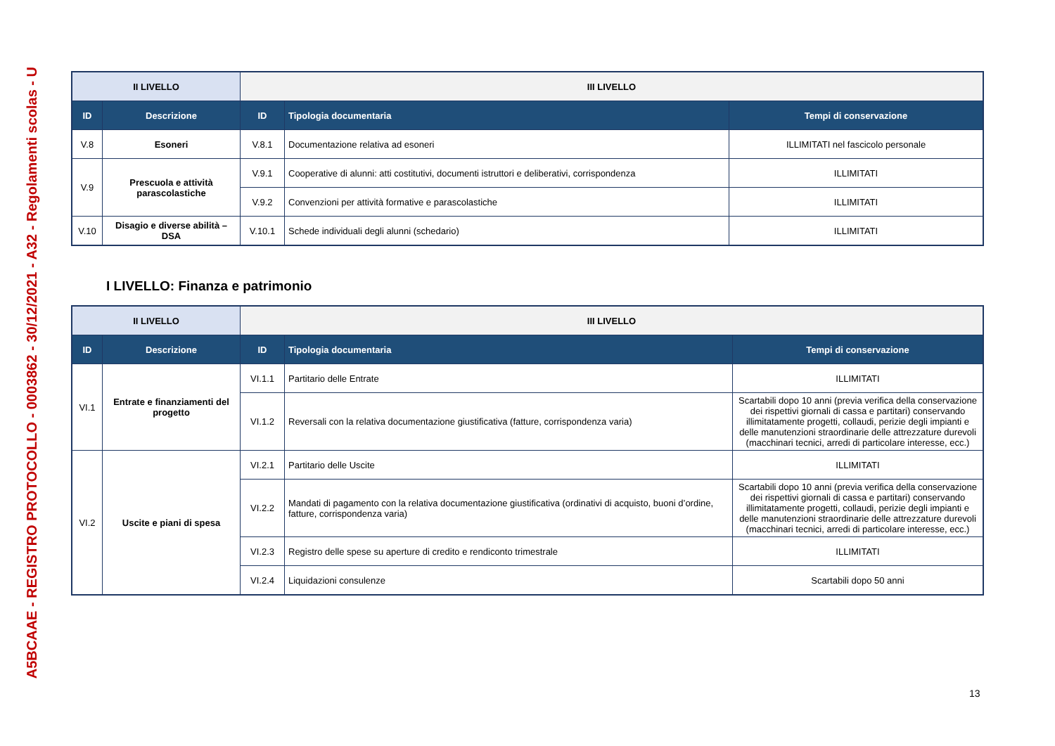A5BCAAE - REGISTRO PROTOCOLLO - 0003862 - 30/12/2021 - A32 - Regolamenti scolas - U
| II LIVELLO | | III LIVELLO | | |
| ID | Descrizione | ID | Tipologia documentaria | Tempi di conservazione |
| V.8 | Esoneri | V.8.1 | Documentazione relativa ad esoneri | ILLIMITATI nel fascicolo personale |
| V.9 | Prescuola e attività parascolastiche | V.9.1 | Cooperative di alunni: atti costitutivi, documenti istruttori e deliberativi, corrispondenza | ILLIMITATI |
| | | V.9.2 | Convenzioni per attività formative e parascolastiche | ILLIMITATI |
| V.10 | Disagio e diverse abilità – DSA | V.10.1 | Schede individuali degli alunni (schedario) | ILLIMITATI |
I LIVELLO: Finanza e patrimonio
| II LIVELLO | | III LIVELLO | | |
| ID | Descrizione | ID | Tipologia documentaria | Tempi di conservazione |
| VI.1 | Entrate e finanziamenti del progetto | VI.1.1 | Partitario delle Entrate | ILLIMITATI |
| | | VI.1.2 | Reversali con la relativa documentazione giustificativa (fatture, corrispondenza varia) | Scartabili dopo 10 anni (previa verifica della conservazione dei rispettivi giornali di cassa e partitari) conservando illimitatamente progetti, collaudi, perizie degli impianti e delle manutenzioni straordinarie delle attrezzature durevoli (macchinari tecnici, arredi di particolare interesse, ecc.) |
| VI.2 | Uscite e piani di spesa | VI.2.1 | Partitario delle Uscite | ILLIMITATI |
| | | VI.2.2 | Mandati di pagamento con la relativa documentazione giustificativa (ordinativi di acquisto, buoni d’ordine, fatture, corrispondenza varia) | Scartabili dopo 10 anni (previa verifica della conservazione dei rispettivi giornali di cassa e partitari) conservando illimitatamente progetti, collaudi, perizie degli impianti e delle manutenzioni straordinarie delle attrezzature durevoli (macchinari tecnici, arredi di particolare interesse, ecc.) |
| | | VI.2.3 | Registro delle spese su aperture di credito e rendiconto trimestrale | ILLIMITATI |
| | | VI.2.4 | Liquidazioni consulenze | Scartabili dopo 50 anni |
13